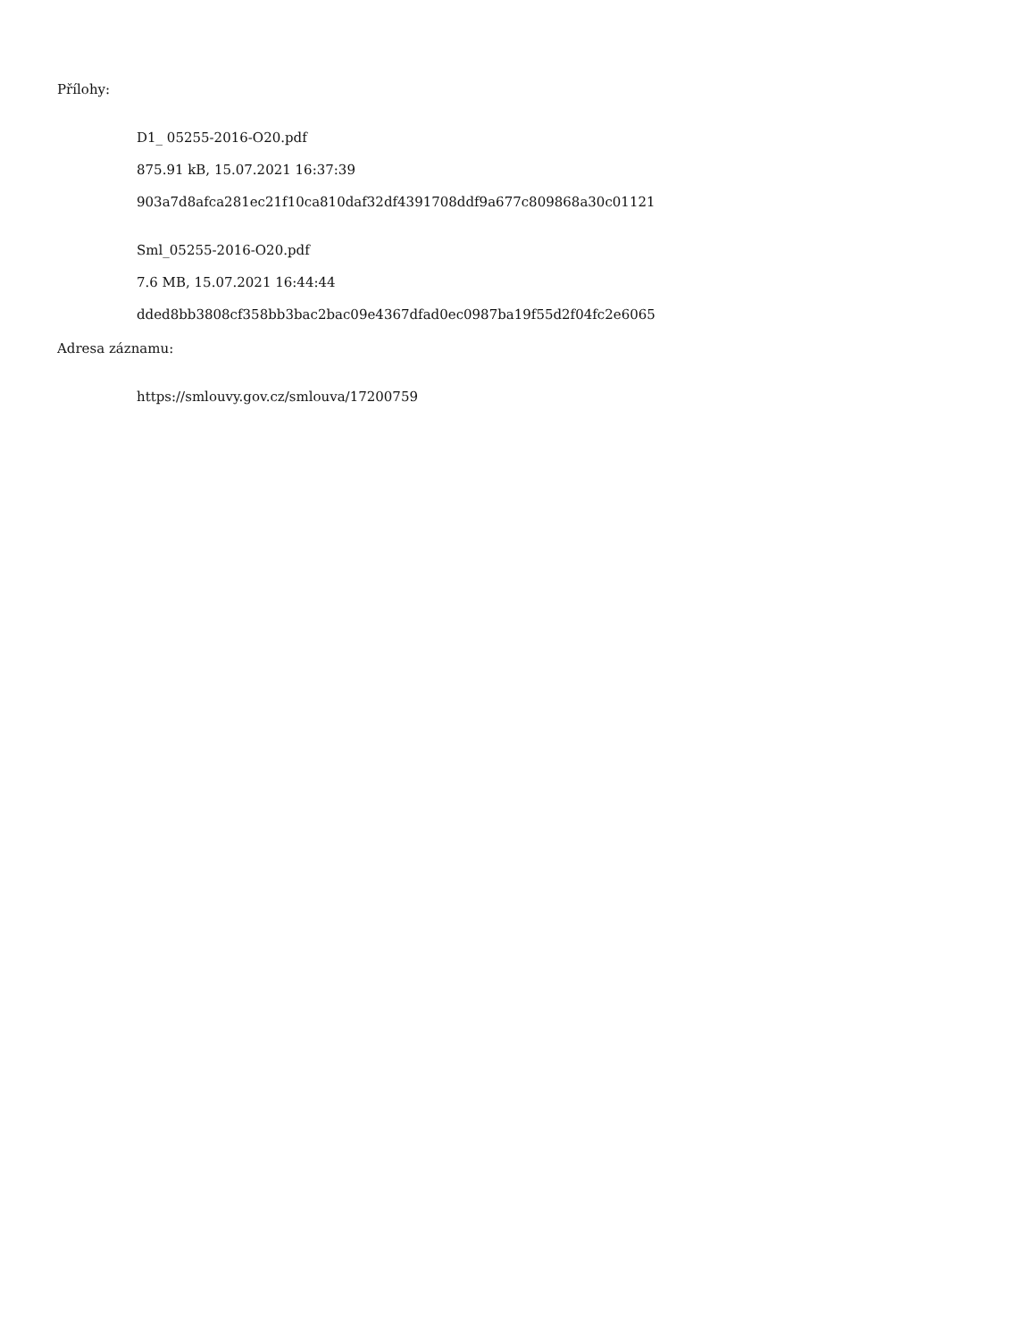Přílohy:
D1_ 05255-2016-O20.pdf
875.91 kB, 15.07.2021 16:37:39
903a7d8afca281ec21f10ca810daf32df4391708ddf9a677c809868a30c01121
Sml_05255-2016-O20.pdf
7.6 MB, 15.07.2021 16:44:44
dded8bb3808cf358bb3bac2bac09e4367dfad0ec0987ba19f55d2f04fc2e6065
Adresa záznamu:
https://smlouvy.gov.cz/smlouva/17200759